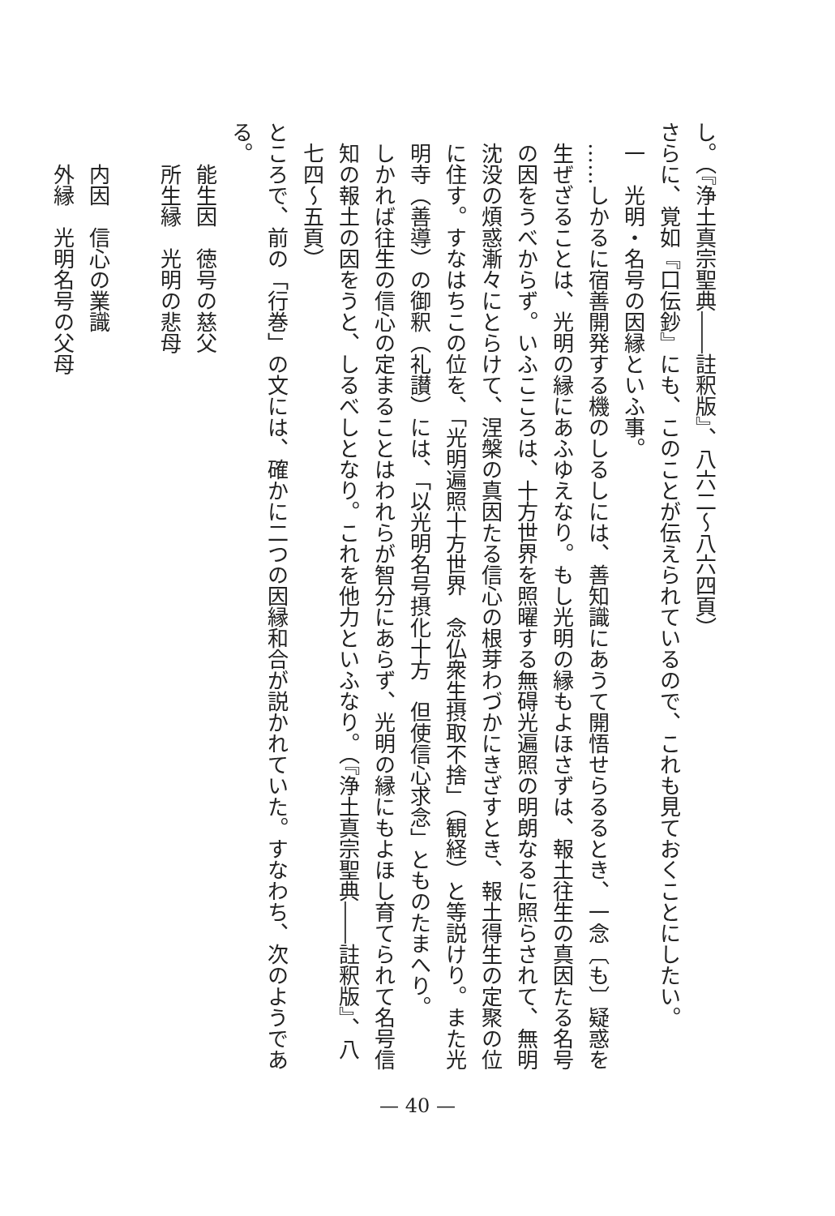し。（『浄土真宗聖典――註釈版』、八六二～八六四頁）
さらに、覚如『口伝鈔』にも、このことが伝えられているので、これも見ておくことにしたい。
一　光明・名号の因縁といふ事。
……しかるに宿善開発する機のしるしには、善知識にあうて開悟せらるるとき、一念〔も〕疑惑を生ぜざることは、光明の縁にあふゆえなり。もし光明の縁もよほさずは、報土往生の真因たる名号の因をうべからず。いふこころは、十方世界を照曜する無碍光遍照の明朗なるに照らされて、無明沈没の煩惑漸々にとらけて、涅槃の真因たる信心の根芽わづかにきざすとき、報土得生の定聚の位に住す。すなはちこの位を、「光明遍照十方世界　念仏衆生摂取不捨」（観経）と等説けり。また光明寺（善導）の御釈（礼讃）には、「以光明名号摂化十方　但使信心求念」とものたまへり。
しかれば往生の信心の定まることはわれらが智分にあらず、光明の縁にもよほし育てられて名号信知の報土の因をうと、しるべしとなり。これを他力といふなり。（『浄土真宗聖典――註釈版』、八七四～五頁）
ところで、前の「行巻」の文には、確かに二つの因縁和合が説かれていた。すなわち、次のようである。
能生因　徳号の慈父
所生縁　光明の悲母
内因　信心の業識
外縁　光明名号の父母
— 40 —